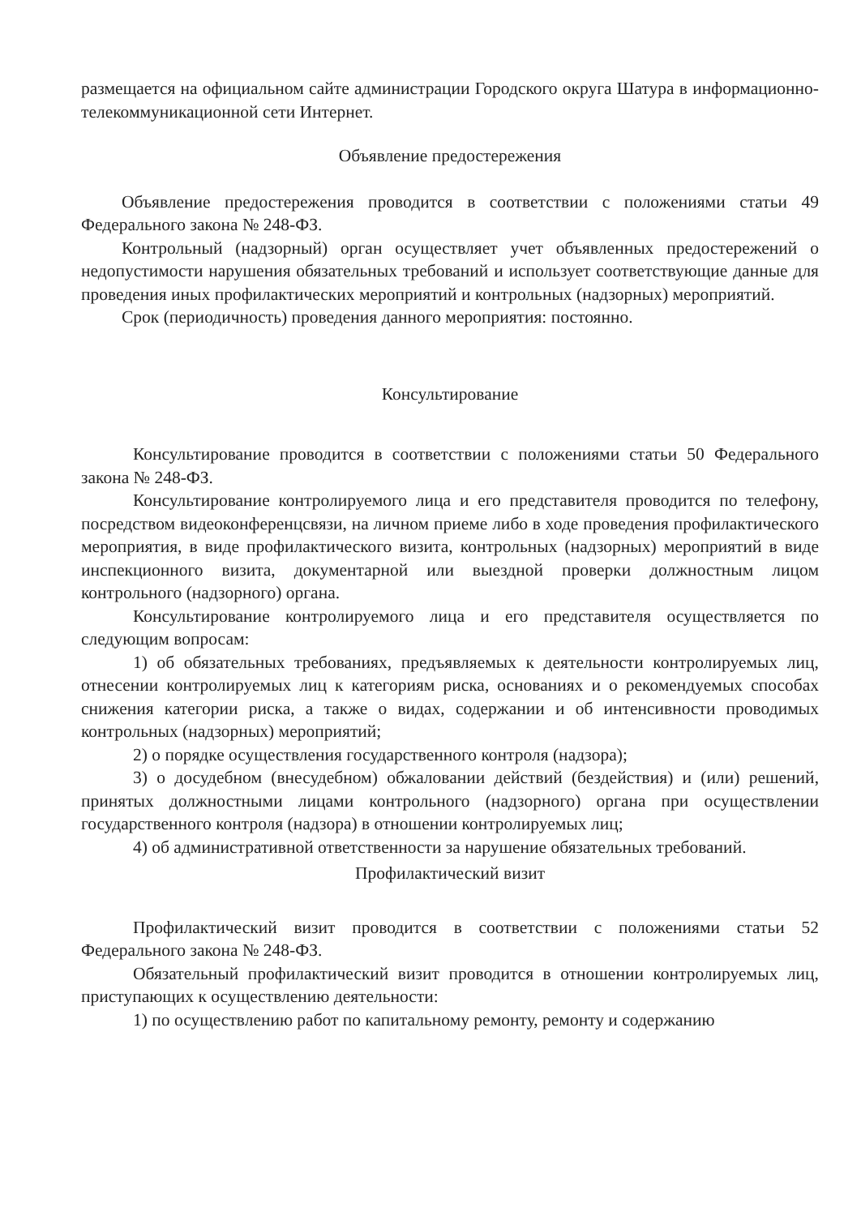размещается на официальном сайте администрации Городского округа Шатура в информационно-телекоммуникационной сети Интернет.
Объявление предостережения
Объявление предостережения проводится в соответствии с положениями статьи 49 Федерального закона № 248-ФЗ.
Контрольный (надзорный) орган осуществляет учет объявленных предостережений о недопустимости нарушения обязательных требований и использует соответствующие данные для проведения иных профилактических мероприятий и контрольных (надзорных) мероприятий.
Срок (периодичность) проведения данного мероприятия: постоянно.
Консультирование
Консультирование проводится в соответствии с положениями статьи 50 Федерального закона № 248-ФЗ.
Консультирование контролируемого лица и его представителя проводится по телефону, посредством видеоконференцсвязи, на личном приеме либо в ходе проведения профилактического мероприятия, в виде профилактического визита, контрольных (надзорных) мероприятий в виде инспекционного визита, документарной или выездной проверки должностным лицом контрольного (надзорного) органа.
Консультирование контролируемого лица и его представителя осуществляется по следующим вопросам:
1) об обязательных требованиях, предъявляемых к деятельности контролируемых лиц, отнесении контролируемых лиц к категориям риска, основаниях и о рекомендуемых способах снижения категории риска, а также о видах, содержании и об интенсивности проводимых контрольных (надзорных) мероприятий;
2) о порядке осуществления государственного контроля (надзора);
3) о досудебном (внесудебном) обжаловании действий (бездействия) и (или) решений, принятых должностными лицами контрольного (надзорного) органа при осуществлении государственного контроля (надзора) в отношении контролируемых лиц;
4) об административной ответственности за нарушение обязательных требований.
Профилактический визит
Профилактический визит проводится в соответствии с положениями статьи 52 Федерального закона № 248-ФЗ.
Обязательный профилактический визит проводится в отношении контролируемых лиц, приступающих к осуществлению деятельности:
1) по осуществлению работ по капитальному ремонту, ремонту и содержанию